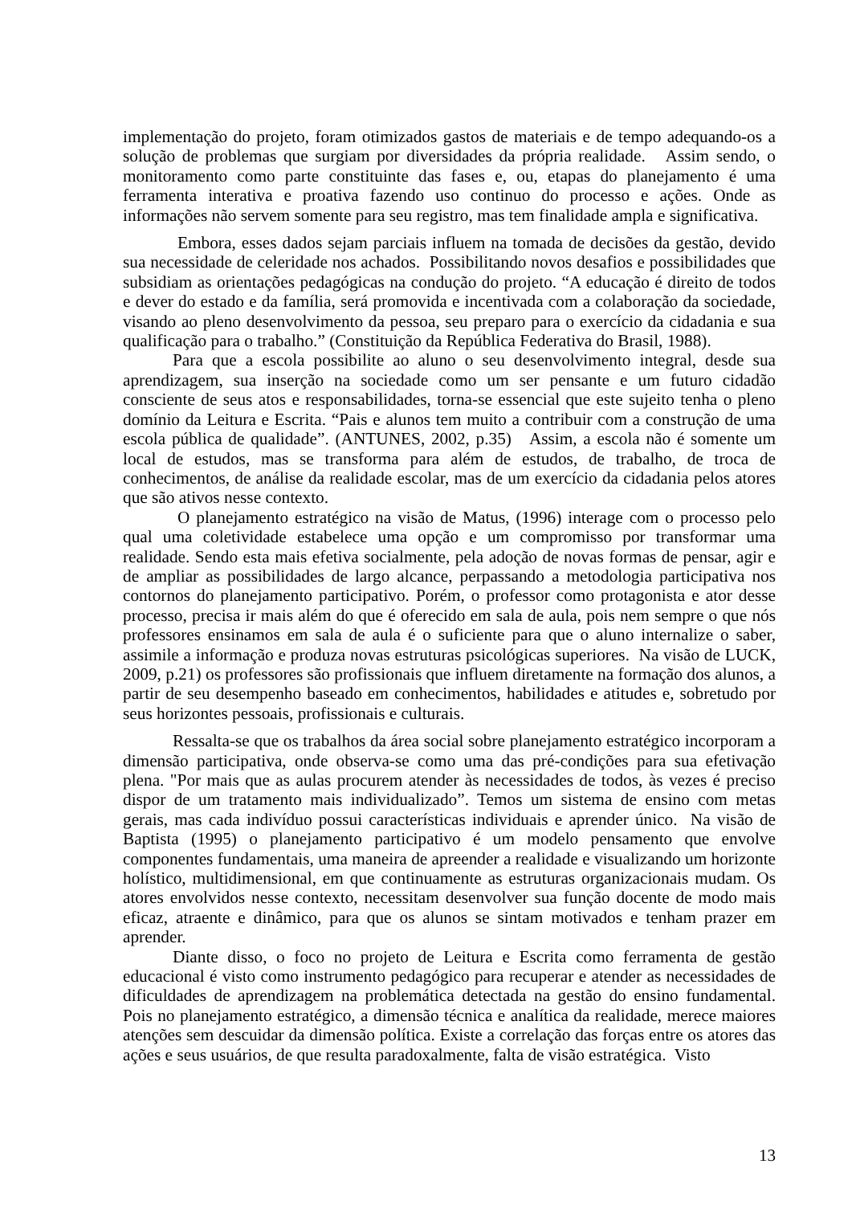implementação do projeto, foram otimizados gastos de materiais e de tempo adequando-os a solução de problemas que surgiam por diversidades da própria realidade. Assim sendo, o monitoramento como parte constituinte das fases e, ou, etapas do planejamento é uma ferramenta interativa e proativa fazendo uso continuo do processo e ações. Onde as informações não servem somente para seu registro, mas tem finalidade ampla e significativa.
Embora, esses dados sejam parciais influem na tomada de decisões da gestão, devido sua necessidade de celeridade nos achados. Possibilitando novos desafios e possibilidades que subsidiam as orientações pedagógicas na condução do projeto. “A educação é direito de todos e dever do estado e da família, será promovida e incentivada com a colaboração da sociedade, visando ao pleno desenvolvimento da pessoa, seu preparo para o exercício da cidadania e sua qualificação para o trabalho.” (Constituição da República Federativa do Brasil, 1988).
Para que a escola possibilite ao aluno o seu desenvolvimento integral, desde sua aprendizagem, sua inserção na sociedade como um ser pensante e um futuro cidadão consciente de seus atos e responsabilidades, torna-se essencial que este sujeito tenha o pleno domínio da Leitura e Escrita. “Pais e alunos tem muito a contribuir com a construção de uma escola pública de qualidade”. (ANTUNES, 2002, p.35) Assim, a escola não é somente um local de estudos, mas se transforma para além de estudos, de trabalho, de troca de conhecimentos, de análise da realidade escolar, mas de um exercício da cidadania pelos atores que são ativos nesse contexto.
O planejamento estratégico na visão de Matus, (1996) interage com o processo pelo qual uma coletividade estabelece uma opção e um compromisso por transformar uma realidade. Sendo esta mais efetiva socialmente, pela adoção de novas formas de pensar, agir e de ampliar as possibilidades de largo alcance, perpassando a metodologia participativa nos contornos do planejamento participativo. Porém, o professor como protagonista e ator desse processo, precisa ir mais além do que é oferecido em sala de aula, pois nem sempre o que nós professores ensinamos em sala de aula é o suficiente para que o aluno internalize o saber, assimile a informação e produza novas estruturas psicológicas superiores. Na visão de LUCK, 2009, p.21) os professores são profissionais que influem diretamente na formação dos alunos, a partir de seu desempenho baseado em conhecimentos, habilidades e atitudes e, sobretudo por seus horizontes pessoais, profissionais e culturais.
Ressalta-se que os trabalhos da área social sobre planejamento estratégico incorporam a dimensão participativa, onde observa-se como uma das pré-condições para sua efetivação plena. "Por mais que as aulas procurem atender às necessidades de todos, às vezes é preciso dispor de um tratamento mais individualizado”. Temos um sistema de ensino com metas gerais, mas cada indivíduo possui características individuais e aprender único. Na visão de Baptista (1995) o planejamento participativo é um modelo pensamento que envolve componentes fundamentais, uma maneira de apreender a realidade e visualizando um horizonte holístico, multidimensional, em que continuamente as estruturas organizacionais mudam. Os atores envolvidos nesse contexto, necessitam desenvolver sua função docente de modo mais eficaz, atraente e dinâmico, para que os alunos se sintam motivados e tenham prazer em aprender.
Diante disso, o foco no projeto de Leitura e Escrita como ferramenta de gestão educacional é visto como instrumento pedagógico para recuperar e atender as necessidades de dificuldades de aprendizagem na problemática detectada na gestão do ensino fundamental. Pois no planejamento estratégico, a dimensão técnica e analítica da realidade, merece maiores atenções sem descuidar da dimensão política. Existe a correlação das forças entre os atores das ações e seus usuários, de que resulta paradoxalmente, falta de visão estratégica. Visto
13